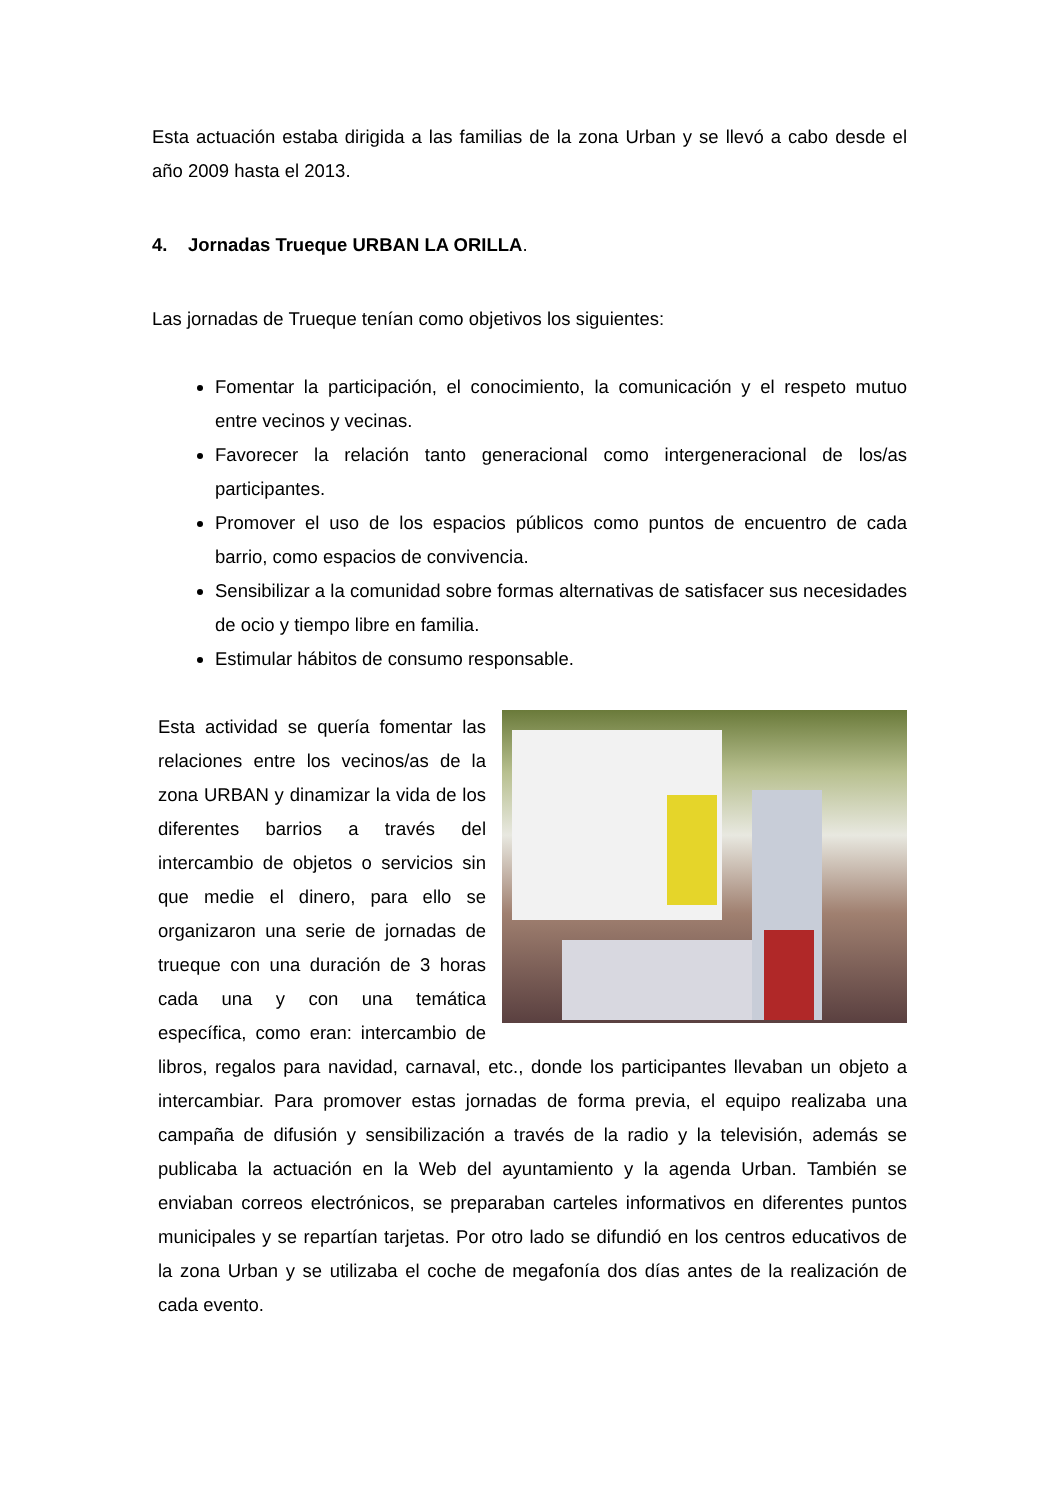Esta actuación estaba dirigida a las familias de la zona Urban y se llevó a cabo desde el año 2009 hasta el 2013.
4. Jornadas Trueque URBAN LA ORILLA.
Las jornadas de Trueque tenían como objetivos los siguientes:
Fomentar la participación, el conocimiento, la comunicación y el respeto mutuo entre vecinos y vecinas.
Favorecer la relación tanto generacional como intergeneracional de los/as participantes.
Promover el uso de los espacios públicos como puntos de encuentro de cada barrio, como espacios de convivencia.
Sensibilizar a la comunidad sobre formas alternativas de satisfacer sus necesidades de ocio y tiempo libre en familia.
Estimular hábitos de consumo responsable.
Esta actividad se quería fomentar las relaciones entre los vecinos/as de la zona URBAN y dinamizar la vida de los diferentes barrios a través del intercambio de objetos o servicios sin que medie el dinero, para ello se organizaron una serie de jornadas de trueque con una duración de 3 horas cada una y con una temática específica, como eran: intercambio de libros, regalos para navidad, carnaval, etc., donde los participantes llevaban un objeto a intercambiar. Para promover estas jornadas de forma previa, el equipo realizaba una campaña de difusión y sensibilización a través de la radio y la televisión, además se publicaba la actuación en la Web del ayuntamiento y la agenda Urban. También se enviaban correos electrónicos, se preparaban carteles informativos en diferentes puntos municipales y se repartían tarjetas. Por otro lado se difundió en los centros educativos de la zona Urban y se utilizaba el coche de megafonía dos días antes de la realización de cada evento.